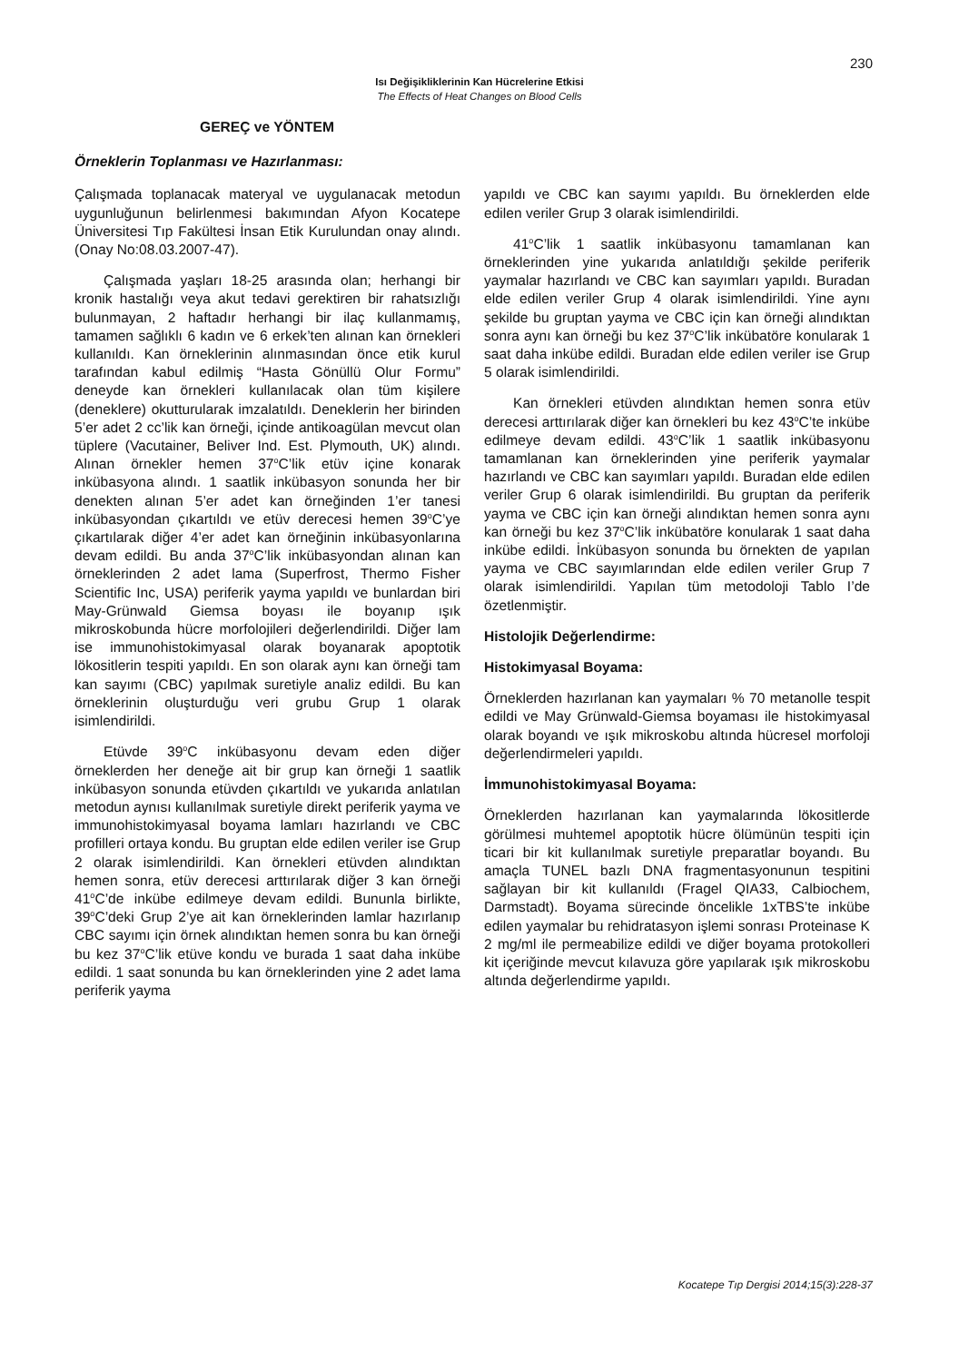230
Isı Değişikliklerinin Kan Hücrelerine Etkisi
The Effects of Heat Changes on Blood Cells
GEREÇ ve YÖNTEM
Örneklerin Toplanması ve Hazırlanması:
Çalışmada toplanacak materyal ve uygulanacak metodun uygunluğunun belirlenmesi bakımından Afyon Kocatepe Üniversitesi Tıp Fakültesi İnsan Etik Kurulundan onay alındı. (Onay No:08.03.2007-47).
Çalışmada yaşları 18-25 arasında olan; herhangi bir kronik hastalığı veya akut tedavi gerektiren bir rahatsızlığı bulunmayan, 2 haftadır herhangi bir ilaç kullanmamış, tamamen sağlıklı 6 kadın ve 6 erkek’ten alınan kan örnekleri kullanıldı. Kan örneklerinin alınmasından önce etik kurul tarafından kabul edilmiş “Hasta Gönüllü Olur Formu” deneyde kan örnekleri kullanılacak olan tüm kişilere (deneklere) okutturularak imzalatıldı. Deneklerin her birinden 5’er adet 2 cc’lik kan örneği, içinde antikoagülan mevcut olan tüplere (Vacutainer, Beliver Ind. Est. Plymouth, UK) alındı. Alınan örnekler hemen 37<sup>o</sup>C’lik etüv içine konarak inkübasyona alındı. 1 saatlik inkübasyon sonunda her bir denekten alınan 5’er adet kan örneğinden 1’er tanesi inkübasyondan çıkartıldı ve etüv derecesi hemen 39<sup>o</sup>C’ye çıkartılarak diğer 4’er adet kan örneğinin inkübasyonlarına devam edildi. Bu anda 37<sup>o</sup>C’lik inkübasyondan alınan kan örneklerinden 2 adet lama (Superfrost, Thermo Fisher Scientific Inc, USA) periferik yayma yapıldı ve bunlardan biri May-Grünwald Giemsa boyası ile boyanıp ışık mikroskobunda hücre morfolojileri değerlendirildi. Diğer lam ise immunohistokimyasal olarak boyanarak apoptotik lökositlerin tespiti yapıldı. En son olarak aynı kan örneği tam kan sayımı (CBC) yapılmak suretiyle analiz edildi. Bu kan örneklerinin oluşturduğu veri grubu Grup 1 olarak isimlendirildi.
Etüvde 39<sup>o</sup>C inkübasyonu devam eden diğer örneklerden her deneğe ait bir grup kan örneği 1 saatlik inkübasyon sonunda etüvden çıkartıldı ve yukarıda anlatılan metodun aynısı kullanılmak suretiyle direkt periferik yayma ve immunohistokimyasal boyama lamları hazırlandı ve CBC profilleri ortaya kondu. Bu gruptan elde edilen veriler ise Grup 2 olarak isimlendirildi. Kan örnekleri etüvden alındıktan hemen sonra, etüv derecesi arttırılarak diğer 3 kan örneği 41<sup>o</sup>C’de inkübe edilmeye devam edildi. Bununla birlikte, 39<sup>o</sup>C’deki Grup 2’ye ait kan örneklerinden lamlar hazırlanıp CBC sayımı için örnek alındıktan hemen sonra bu kan örneği bu kez 37<sup>o</sup>C’lik etüve kondu ve burada 1 saat daha inkübe edildi. 1 saat sonunda bu kan örneklerinden yine 2 adet lama periferik yayma
yapıldı ve CBC kan sayımı yapıldı. Bu örneklerden elde edilen veriler Grup 3 olarak isimlendirildi.
41<sup>o</sup>C’lik 1 saatlik inkübasyonu tamamlanan kan örneklerinden yine yukarıda anlatıldığı şekilde periferik yaymalar hazırlandı ve CBC kan sayımları yapıldı. Buradan elde edilen veriler Grup 4 olarak isimlendirildi. Yine aynı şekilde bu gruptan yayma ve CBC için kan örneği alındıktan sonra aynı kan örneği bu kez 37<sup>o</sup>C’lik inkübatöre konularak 1 saat daha inkübe edildi. Buradan elde edilen veriler ise Grup 5 olarak isimlendirildi.
Kan örnekleri etüvden alındıktan hemen sonra etüv derecesi arttırılarak diğer kan örnekleri bu kez 43<sup>o</sup>C’te inkübe edilmeye devam edildi. 43<sup>o</sup>C’lik 1 saatlik inkübasyonu tamamlanan kan örneklerinden yine periferik yaymalar hazırlandı ve CBC kan sayımları yapıldı. Buradan elde edilen veriler Grup 6 olarak isimlendirildi. Bu gruptan da periferik yayma ve CBC için kan örneği alındıktan hemen sonra aynı kan örneği bu kez 37<sup>o</sup>C’lik inkübatöre konularak 1 saat daha inkübe edildi. İnkübasyon sonunda bu örnekten de yapılan yayma ve CBC sayımlarından elde edilen veriler Grup 7 olarak isimlendirildi. Yapılan tüm metodoloji Tablo I’de özetlenmiştir.
Histolojik Değerlendirme:
Histokimyasal Boyama:
Örneklerden hazırlanan kan yaymaları % 70 metanolle tespit edildi ve May Grünwald-Giemsa boyaması ile histokimyasal olarak boyandı ve ışık mikroskobu altında hücresel morfoloji değerlendirmeleri yapıldı.
İmmunohistokimyasal Boyama:
Örneklerden hazırlanan kan yaymalarında lökositlerde görülmesi muhtemel apoptotik hücre ölümünün tespiti için ticari bir kit kullanılmak suretiyle preparatlar boyandı. Bu amaçla TUNEL bazlı DNA fragmentasyonunun tespitini sağlayan bir kit kullanıldı (Fragel QIA33, Calbiochem, Darmstadt). Boyama sürecinde öncelikle 1xTBS’te inkübe edilen yaymalar bu rehidratasyon işlemi sonrası Proteinase K 2 mg/ml ile permeabilize edildi ve diğer boyama protokolleri kit içeriğinde mevcut kılavuza göre yapılarak ışık mikroskobu altında değerlendirme yapıldı.
Kocatepe Tıp Dergisi 2014;15(3):228-37